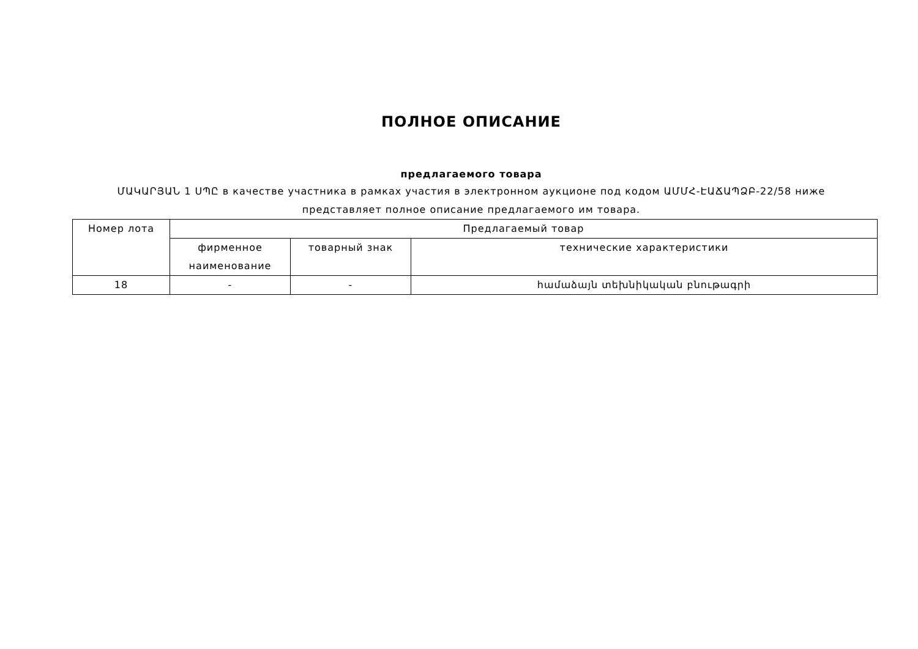ПОЛНОЕ ОПИСАНИЕ
предлагаемого товара
ՄԱԿԱՐՅԱՆ 1 ՍՊԸ в качестве участника в рамках участия в электронном аукционе под кодом ԱՄՄՀ-ԷԱՃԱՊՁԲ-22/58 ниже представляет полное описание предлагаемого им товара.
| Номер лота | Предлагаемый товар | | |
| --- | --- | --- | --- |
| | фирменное наименование | товарный знак | технические характеристики |
| 18 | - | - | համաձայն տեխնիկական բնութագրի |